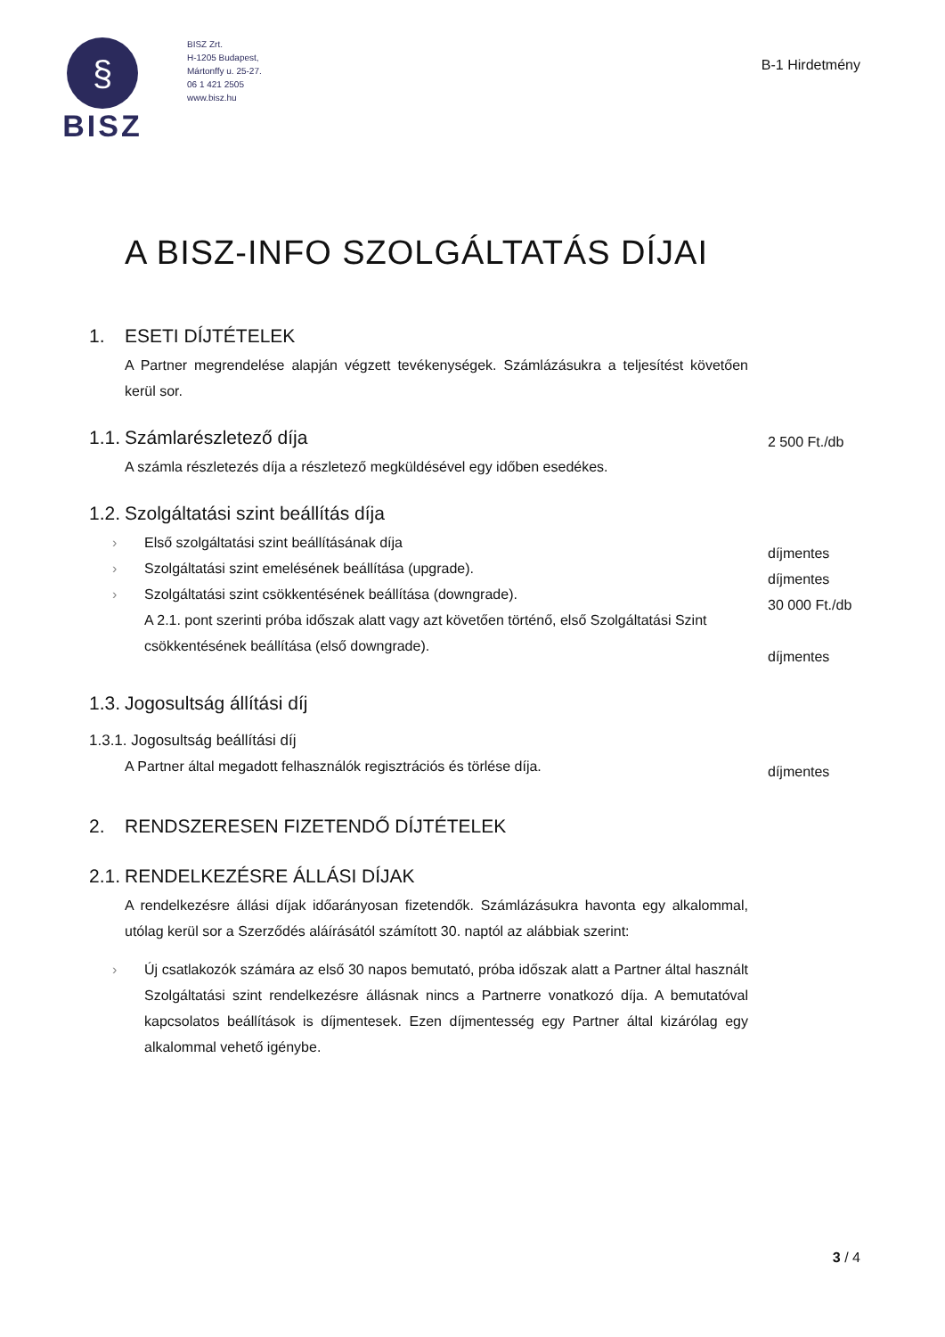§
BISZ
BISZ Zrt.
H-1205 Budapest,
Mártonffy u. 25-27.
06 1 421 2505
www.bisz.hu
B-1 Hirdetmény
A BISZ-INFO SZOLGÁLTATÁS DÍJAI
1. ESETI DÍJTÉTELEK
A Partner megrendelése alapján végzett tevékenységek. Számlázásukra a teljesítést követően kerül sor.
1.1. Számlarészletező díja
A számla részletezés díja a részletező megküldésével egy időben esedékes.
2 500 Ft./db
1.2. Szolgáltatási szint beállítás díja
› Első szolgáltatási szint beállításának díja
› Szolgáltatási szint emelésének beállítása (upgrade).
› Szolgáltatási szint csökkentésének beállítása (downgrade).
A 2.1. pont szerinti próba időszak alatt vagy azt követően történő, első Szolgáltatási Szint csökkentésének beállítása (első downgrade).
díjmentes
díjmentes
30 000 Ft./db
díjmentes
1.3. Jogosultság állítási díj
1.3.1. Jogosultság beállítási díj
A Partner által megadott felhasználók regisztrációs és törlése díja.
díjmentes
2. RENDSZERESEN FIZETENDŐ DÍJTÉTELEK
2.1. RENDELKEZÉSRE ÁLLÁSI DÍJAK
A rendelkezésre állási díjak időarányosan fizetendők. Számlázásukra havonta egy alkalommal, utólag kerül sor a Szerződés aláírásától számított 30. naptól az alábbiak szerint:
› Új csatlakozók számára az első 30 napos bemutató, próba időszak alatt a Partner által használt Szolgáltatási szint rendelkezésre állásnak nincs a Partnerre vonatkozó díja. A bemutatóval kapcsolatos beállítások is díjmentesek. Ezen díjmentesség egy Partner által kizárólag egy alkalommal vehető igénybe.
3 / 4